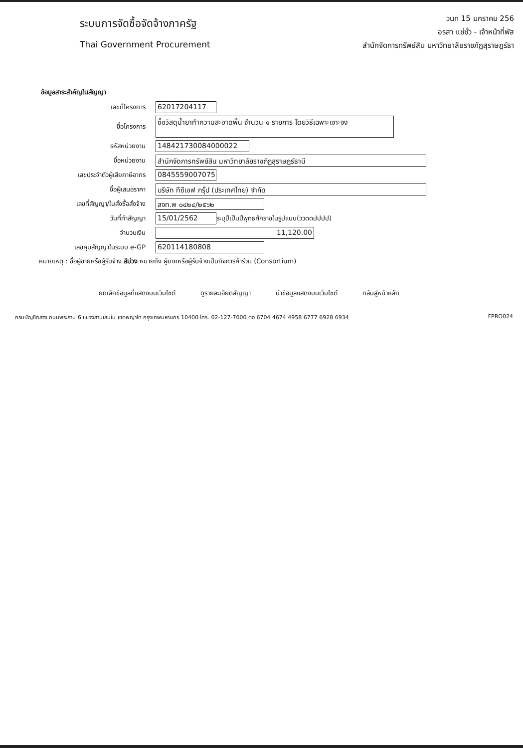ระบบการจัดซื้อจัดจ้างภาครัฐ
Thai Government Procurement
วนท 15 มกราคม 256
อรสา แซ่ซั่ว - เจ้าหน้าที่พัส
สำนักจัดการทรัพย์สิน มหาวิทยาลัยราชภัฏสุราษฎร์ธา
ข้อมูลสาระสำคัญในสัญญา
เลขที่โครงการ
62017204117
ชื่อโครงการ
ซื้อวัสดุน้ำยาทำความสะอาดพื้น จำนวน ๑ รายการ โดยวิธีเฉพาะเจาะจง
รหัสหน่วยงาน
148421730084000022
ชื่อหน่วยงาน
สำนักจัดการทรัพย์สิน มหาวิทยาลัยราชภัฏสุราษฎร์ธานี
เลขประจำตัวผู้เสียภาษีอากร
0845559007075
ชื่อผู้เสนอราคา
บริษัท ทีซีเอฟ กรุ๊ป (ประเทศไทย) จำกัด
เลขที่สัญญา/ใบสั่งซื้อสั่งจ้าง
สจท.พ ๐๔๒๔/๒๕๖๒
วันที่ทำสัญญา
15/01/2562
ระบุปีเป็นปีพุทธศักราชในรูปแบบ(ววดดปปปป)
จำนวนเงิน
11,120.00
เลขคุมสัญญาในระบบ e-GP
620114180808
หมายเหตุ : ชื่อผู้ขายหรือผู้รับจ้าง สีม่วง หมายถึง ผู้ขายหรือผู้รับจ้างเป็นกิจการค้าร่วม (Consortium)
ยกเลิกข้อมูลที่แสดงบนเว็บไซต์ ดูรายละเอียดสัญญา นำข้อมูลแสดงบนเว็บไซต์ กลับสู่หน้าหลัก
กรมบัญชีกลาง ถนนพระราม 6 แขวงสามเสนใน เขตพญาไท กรุงเทพมหานคร 10400 โทร. 02-127-7000 ต่อ 6704 4674 4958 6777 6928 6934 FPRO024